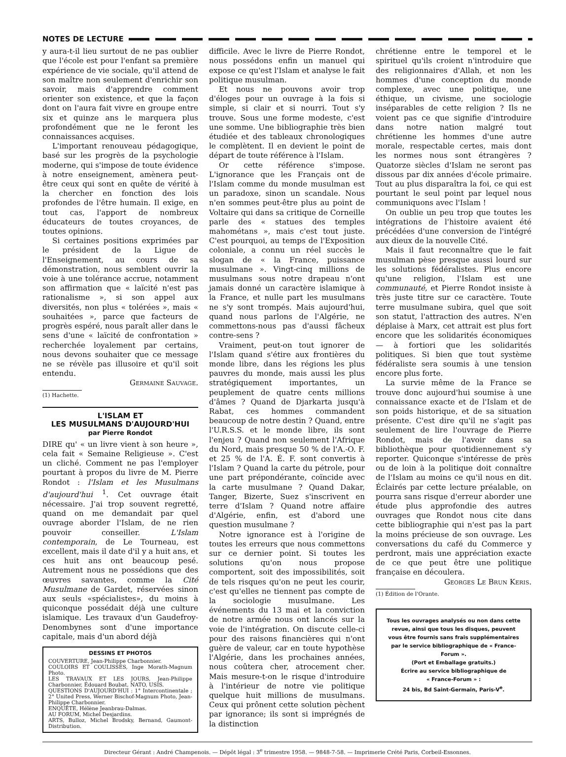NOTES DE LECTURE
y aura-t-il lieu surtout de ne pas oublier que l'école est pour l'enfant sa première expérience de vie sociale, qu'il attend de son maître non seulement d'enrichir son savoir, mais d'apprendre comment orienter son existence, et que la façon dont on l'aura fait vivre en groupe entre six et quinze ans le marquera plus profondément que ne le feront les connaissances acquises.
L'important renouveau pédagogique, basé sur les progrès de la psychologie moderne, qui s'impose de toute évidence à notre enseignement, amènera peut-être ceux qui sont en quête de vérité à la chercher en fonction des lois profondes de l'être humain. Il exige, en tout cas, l'apport de nombreux éducateurs de toutes croyances, de toutes opinions.
Si certaines positions exprimées par le président de la Ligue de l'Enseignement, au cours de sa démonstration, nous semblent ouvrir la voie à une tolérance accrue, notamment son affirmation que « laïcité n'est pas rationalisme », si son appel aux diversités, non plus « tolérées », mais « souhaitées », parce que facteurs de progrès espéré, nous paraît aller dans le sens d'une « laïcité de confrontation » recherchée loyalement par certains, nous devons souhaiter que ce message ne se révèle pas illusoire et qu'il soit entendu.
Germaine Sauvage.
(1) Hachette.
L'ISLAM ET
LES MUSULMANS D'AUJOURD'HUI
par Pierre Rondot
DIRE qu' « un livre vient à son heure », cela fait « Semaine Religieuse ». C'est un cliché. Comment ne pas l'employer pourtant à propos du livre de M. Pierre Rondot : l'Islam et les Musulmans d'aujourd'hui <sup>1</sup>. Cet ouvrage était nécessaire. J'ai trop souvent regretté, quand on me demandait par quel ouvrage aborder l'Islam, de ne rien pouvoir conseiller. L'Islam contemporain, de Le Tourneau, est excellent, mais il date d'il y a huit ans, et ces huit ans ont beaucoup pesé. Autrement nous ne possédions que des œuvres savantes, comme la Cité Musulmane de Gardet, réservées sinon aux seuls «spécialistes», du moins à quiconque possédait déjà une culture islamique. Les travaux d'un Gaudefroy-Denombynes sont d'une importance capitale, mais d'un abord déjà
DESSINS ET PHOTOS
COUVERTURE, Jean-Philippe Charbonnier.
COULOIRS ET COULISSES, Inge Morath-Magnum Photo.
LES TRAVAUX ET LES JOURS, Jean-Philippe Charbonnier, Édouard Boubat, NATO, USIS.
QUESTIONS D'AUJOURD'HUI : 1° Intercontinentale ; 2° United Press, Werner Bischof-Magnum Photo, Jean-Philippe Charbonnier.
ENQUÊTE, Hélène Jeanbrau-Dalmas.
AU FORUM, Michel Desjardins.
ARTS, Bulloz, Michel Brodsky, Bernand, Gaumont-Distribution.
difficile. Avec le livre de Pierre Rondot, nous possédons enfin un manuel qui expose ce qu'est l'Islam et analyse le fait politique musulman.
Et nous ne pouvons avoir trop d'éloges pour un ouvrage à la fois si simple, si clair et si nourri. Tout s'y trouve. Sous une forme modeste, c'est une somme. Une bibliographie très bien étudiée et des tableaux chronologiques le complètent. Il en devient le point de départ de toute référence à l'Islam.
Or cette référence s'impose. L'ignorance que les Français ont de l'Islam comme du monde musulman est un paradoxe, sinon un scandale. Nous n'en sommes peut-être plus au point de Voltaire qui dans sa critique de Corneille parle des « statues des temples mahométans », mais c'est tout juste. C'est pourquoi, au temps de l'Exposition coloniale, a connu un réel succès le slogan de « la France, puissance musulmane ». Vingt-cinq millions de musulmans sous notre drapeau n'ont jamais donné un caractère islamique à la France, et nulle part les musulmans ne s'y sont trompés. Mais aujourd'hui, quand nous parlons de l'Algérie, ne commettons-nous pas d'aussi fâcheux contre-sens ?
Vraiment, peut-on tout ignorer de l'Islam quand s'étire aux frontières du monde libre, dans les régions les plus pauvres du monde, mais aussi les plus stratégiquement importantes, un peuplement de quatre cents millions d'âmes ? Quand de Djarkarta jusqu'à Rabat, ces hommes commandent beaucoup de notre destin ? Quand, entre l'U.R.S.S. et le monde libre, ils sont l'enjeu ? Quand non seulement l'Afrique du Nord, mais presque 50 % de l'A.-O. F. et 25 % de l'A. É. F. sont convertis à l'Islam ? Quand la carte du pétrole, pour une part prépondérante, coïncide avec la carte musulmane ? Quand Dakar, Tanger, Bizerte, Suez s'inscrivent en terre d'Islam ? Quand notre affaire d'Algérie, enfin, est d'abord une question musulmane ?
Notre ignorance est à l'origine de toutes les erreurs que nous commettons sur ce dernier point. Si toutes les solutions qu'on nous propose comportent, soit des impossibilités, soit de tels risques qu'on ne peut les courir, c'est qu'elles ne tiennent pas compte de la sociologie musulmane. Les événements du 13 mai et la conviction de notre armée nous ont lancés sur la voie de l'intégration. On discute celle-ci pour des raisons financières qui n'ont guère de valeur, car en toute hypothèse l'Algérie, dans les prochaines années, nous coûtera cher, atrocement cher. Mais mesure-t-on le risque d'introduire à l'intérieur de notre vie politique quelque huit millions de musulmans. Ceux qui prônent cette solution pèchent par ignorance; ils sont si imprégnés de la distinction
chrétienne entre le temporel et le spirituel qu'ils croient n'introduire que des religionnaires d'Allah, et non les hommes d'une conception du monde complexe, avec une politique, une éthique, un civisme, une sociologie inséparables de cette religion ? Ils ne voient pas ce que signifie d'introduire dans notre nation malgré tout chrétienne les hommes d'une autre morale, respectable certes, mais dont les normes nous sont étrangères ? Quatorze siècles d'Islam ne seront pas dissous par dix années d'école primaire. Tout au plus disparaîtra la foi, ce qui est pourtant le seul point par lequel nous communiquons avec l'Islam !
On oublie un peu trop que toutes les intégrations de l'histoire avaient été précédées d'une conversion de l'intégré aux dieux de la nouvelle Cité.
Mais il faut reconnaître que le fait musulman pèse presque aussi lourd sur les solutions fédéralistes. Plus encore qu'une religion, l'Islam est une communauté, et Pierre Rondot insiste à très juste titre sur ce caractère. Toute terre musulmane subira, quel que soit son statut, l'attraction des autres. N'en déplaise à Marx, cet attrait est plus fort encore que les solidarités économiques — à fortiori que les solidarités politiques. Si bien que tout système fédéraliste sera soumis à une tension encore plus forte.
La survie même de la France se trouve donc aujourd'hui soumise à une connaissance exacte et de l'Islam et de son poids historique, et de sa situation présente. C'est dire qu'il ne s'agit pas seulement de lire l'ouvrage de Pierre Rondot, mais de l'avoir dans sa bibliothèque pour quotidiennement s'y reporter. Quiconque s'intéresse de près ou de loin à la politique doit connaître de l'Islam au moins ce qu'il nous en dit. Éclairés par cette lecture préalable, on pourra sans risque d'erreur aborder une étude plus approfondie des autres ouvrages que Rondot nous cite dans cette bibliographie qui n'est pas la part la moins précieuse de son ouvrage. Les conversations du café du Commerce y perdront, mais une appréciation exacte de ce que peut être une politique française en découlera.
Georges Le Brun Keris.
(1) Édition de l'Orante.
Tous les ouvrages analysés ou non dans cette revue, ainsi que tous les disques, peuvent vous être fournis sans frais supplémentaires par le service bibliographique de « France-Forum ».
(Port et Emballage gratuits.)
Écrire au service bibliographique de
« France-Forum » :
24 bis, Bd Saint-Germain, Paris-V<sup>e</sup>.
Directeur Gérant : André Champenois. — Dépôt légal : 3<sup>e</sup> trimestre 1958. — 9848-7-58. — Imprimerie Crété Paris, Corbeil-Essonnes.